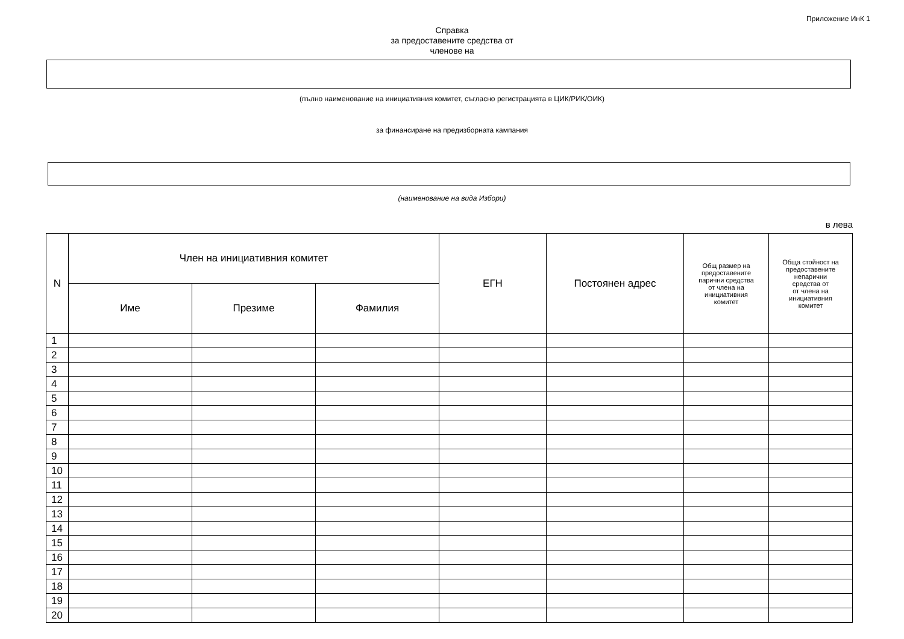Приложение ИнК 1
Справка
за предоставените средства от
членове на
(пълно наименование на инициативния комитет, съгласно регистрацията в ЦИК/РИК/ОИК)
за финансиране на предизборната кампания
(наименование на вида Избори)
в лева
| N | Член на инициативния комитет | | | ЕГН | Постоянен адрес | Общ размер на предоставените парични средства от члена на инициативния комитет | Обща стойност на предоставените непарични средства от от члена на инициативния комитет |
| --- | --- | --- | --- | --- | --- | --- | --- |
| | Име | Презиме | Фамилия | | | | |
| 1 | | | | | | | |
| 2 | | | | | | | |
| 3 | | | | | | | |
| 4 | | | | | | | |
| 5 | | | | | | | |
| 6 | | | | | | | |
| 7 | | | | | | | |
| 8 | | | | | | | |
| 9 | | | | | | | |
| 10 | | | | | | | |
| 11 | | | | | | | |
| 12 | | | | | | | |
| 13 | | | | | | | |
| 14 | | | | | | | |
| 15 | | | | | | | |
| 16 | | | | | | | |
| 17 | | | | | | | |
| 18 | | | | | | | |
| 19 | | | | | | | |
| 20 | | | | | | | |